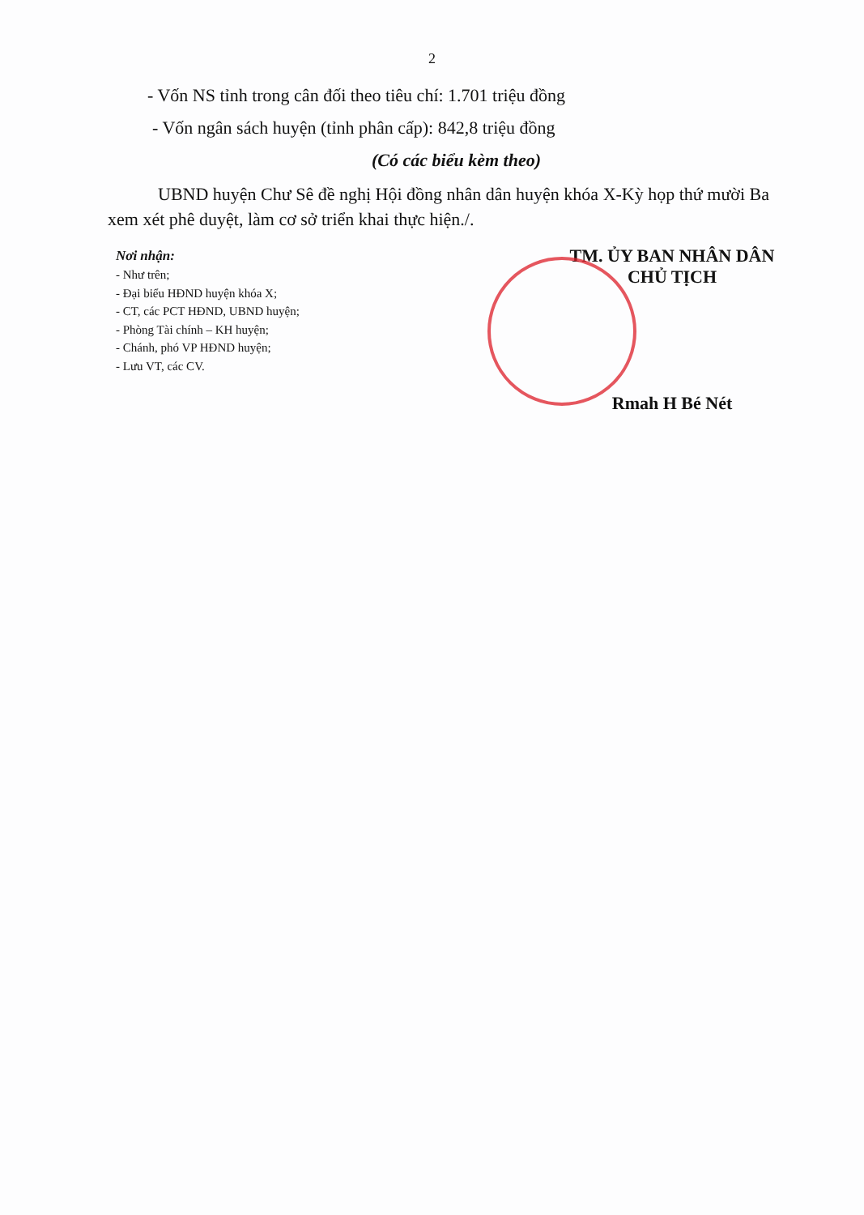2
- Vốn NS tỉnh trong cân đối theo tiêu chí: 1.701 triệu đồng
- Vốn ngân sách huyện (tỉnh phân cấp): 842,8 triệu đồng
(Có các biểu kèm theo)
UBND huyện Chư Sê đề nghị Hội đồng nhân dân huyện khóa X-Kỳ họp thứ mười Ba xem xét phê duyệt, làm cơ sở triển khai thực hiện./.
Nơi nhận:
- Như trên;
- Đại biểu HĐND huyện khóa X;
- CT, các PCT HĐND, UBND huyện;
- Phòng Tài chính – KH huyện;
- Chánh, phó VP HĐND huyện;
- Lưu VT, các CV.
TM. ỦY BAN NHÂN DÂN
CHỦ TỊCH
Rmah H Bé Nét